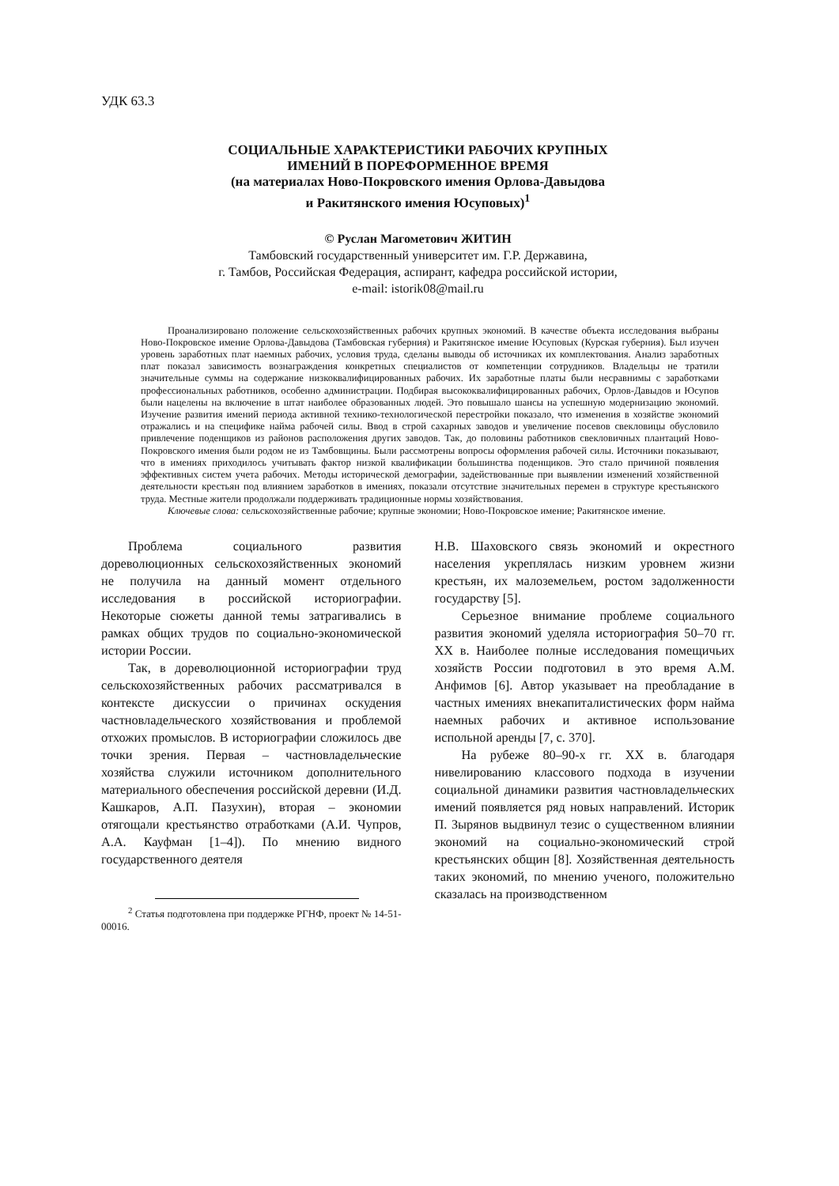УДК 63.3
СОЦИАЛЬНЫЕ ХАРАКТЕРИСТИКИ РАБОЧИХ КРУПНЫХ
ИМЕНИЙ В ПОРЕФОРМЕННОЕ ВРЕМЯ
(на материалах Ново-Покровского имения Орлова-Давыдова
и Ракитянского имения Юсуповых)<sup>1</sup>
© Руслан Магометович ЖИТИН
Тамбовский государственный университет им. Г.Р. Державина,
г. Тамбов, Российская Федерация, аспирант, кафедра российской истории,
e-mail: istorik08@mail.ru
Проанализировано положение сельскохозяйственных рабочих крупных экономий. В качестве объекта исследования выбраны Ново-Покровское имение Орлова-Давыдова (Тамбовская губерния) и Ракитянское имение Юсуповых (Курская губерния). Был изучен уровень заработных плат наемных рабочих, условия труда, сделаны выводы об источниках их комплектования. Анализ заработных плат показал зависимость вознаграждения конкретных специалистов от компетенции сотрудников. Владельцы не тратили значительные суммы на содержание низкоквалифицированных рабочих. Их заработные платы были несравнимы с заработками профессиональных работников, особенно администрации. Подбирая высококвалифицированных рабочих, Орлов-Давыдов и Юсупов были нацелены на включение в штат наиболее образованных людей. Это повышало шансы на успешную модернизацию экономий. Изучение развития имений периода активной технико-технологической перестройки показало, что изменения в хозяйстве экономий отражались и на специфике найма рабочей силы. Ввод в строй сахарных заводов и увеличение посевов свекловицы обусловило привлечение поденщиков из районов расположения других заводов. Так, до половины работников свекловичных плантаций Ново-Покровского имения были родом не из Тамбовщины. Были рассмотрены вопросы оформления рабочей силы. Источники показывают, что в имениях приходилось учитывать фактор низкой квалификации большинства поденщиков. Это стало причиной появления эффективных систем учета рабочих. Методы исторической демографии, задействованные при выявлении изменений хозяйственной деятельности крестьян под влиянием заработков в имениях, показали отсутствие значительных перемен в структуре крестьянского труда. Местные жители продолжали поддерживать традиционные нормы хозяйствования.
Ключевые слова: сельскохозяйственные рабочие; крупные экономии; Ново-Покровское имение; Ракитянское имение.
Проблема социального развития дореволюционных сельскохозяйственных экономий не получила на данный момент отдельного исследования в российской историографии. Некоторые сюжеты данной темы затрагивались в рамках общих трудов по социально-экономической истории России.
Так, в дореволюционной историографии труд сельскохозяйственных рабочих рассматривался в контексте дискуссии о причинах оскудения частновладельческого хозяйствования и проблемой отхожих промыслов. В историографии сложилось две точки зрения. Первая – частновладельческие хозяйства служили источником дополнительного материального обеспечения российской деревни (И.Д. Кашкаров, А.П. Пазухин), вторая – экономии отягощали крестьянство отработками (А.И. Чупров, А.А. Кауфман [1–4]). По мнению видного государственного деятеля
<sup>2</sup> Статья подготовлена при поддержке РГНФ, проект № 14-51-00016.
Н.В. Шаховского связь экономий и окрестного населения укреплялась низким уровнем жизни крестьян, их малоземельем, ростом задолженности государству [5].
Серьезное внимание проблеме социального развития экономий уделяла историография 50–70 гг. XX в. Наиболее полные исследования помещичьих хозяйств России подготовил в это время А.М. Анфимов [6]. Автор указывает на преобладание в частных имениях внекапиталистических форм найма наемных рабочих и активное использование испольной аренды [7, с. 370].
На рубеже 80–90-х гг. XX в. благодаря нивелированию классового подхода в изучении социальной динамики развития частновладельческих имений появляется ряд новых направлений. Историк П. Зырянов выдвинул тезис о существенном влиянии экономий на социально-экономический строй крестьянских общин [8]. Хозяйственная деятельность таких экономий, по мнению ученого, положительно сказалась на производственном